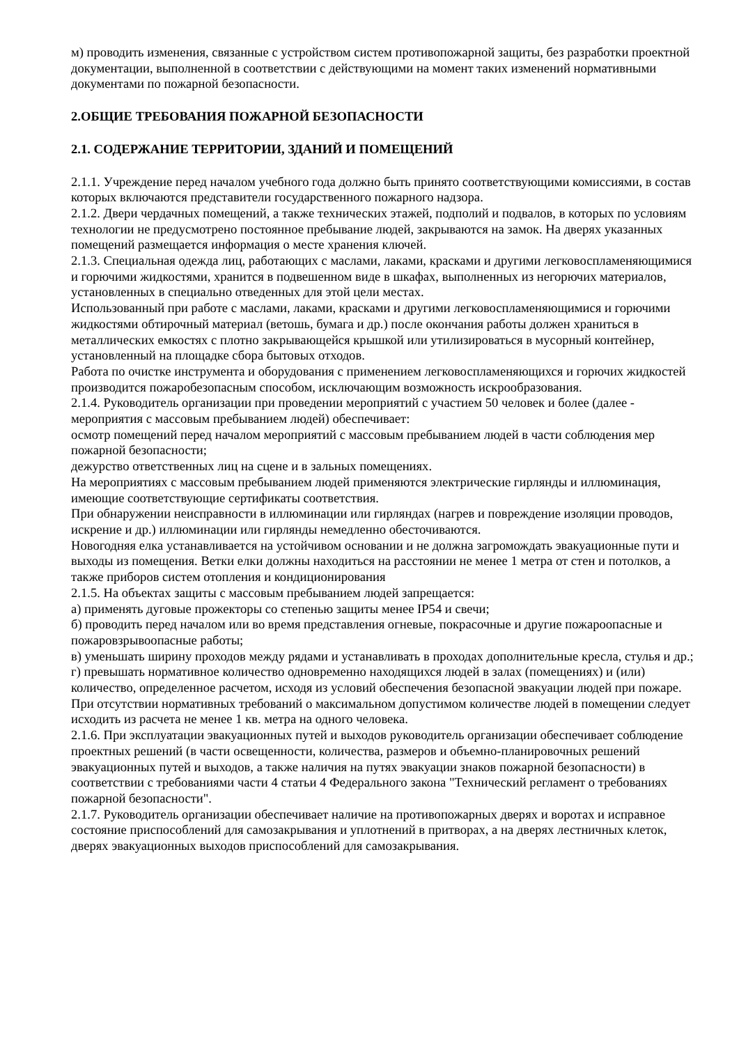м) проводить изменения, связанные с устройством систем противопожарной защиты, без разработки проектной документации, выполненной в соответствии с действующими на момент таких изменений нормативными документами по пожарной безопасности.
2.ОБЩИЕ ТРЕБОВАНИЯ ПОЖАРНОЙ БЕЗОПАСНОСТИ
2.1. СОДЕРЖАНИЕ ТЕРРИТОРИИ, ЗДАНИЙ И ПОМЕЩЕНИЙ
2.1.1. Учреждение перед началом учебного года должно быть принято соответствующими комиссиями, в состав которых включаются представители государственного пожарного надзора.
2.1.2. Двери чердачных помещений, а также технических этажей, подполий и подвалов, в которых по условиям технологии не предусмотрено постоянное пребывание людей, закрываются на замок. На дверях указанных помещений размещается информация о месте хранения ключей.
2.1.3. Специальная одежда лиц, работающих с маслами, лаками, красками и другими легковоспламеняющимися и горючими жидкостями, хранится в подвешенном виде в шкафах, выполненных из негорючих материалов, установленных в специально отведенных для этой цели местах.
Использованный при работе с маслами, лаками, красками и другими легковоспламеняющимися и горючими жидкостями обтирочный материал (ветошь, бумага и др.) после окончания работы должен храниться в металлических емкостях с плотно закрывающейся крышкой или утилизироваться в мусорный контейнер, установленный на площадке сбора бытовых отходов.
Работа по очистке инструмента и оборудования с применением легковоспламеняющихся и горючих жидкостей производится пожаробезопасным способом, исключающим возможность искрообразования.
2.1.4. Руководитель организации при проведении мероприятий с участием 50 человек и более (далее - мероприятия с массовым пребыванием людей) обеспечивает:
осмотр помещений перед началом мероприятий с массовым пребыванием людей в части соблюдения мер пожарной безопасности;
дежурство ответственных лиц на сцене и в зальных помещениях.
На мероприятиях с массовым пребыванием людей применяются электрические гирлянды и иллюминация, имеющие соответствующие сертификаты соответствия.
При обнаружении неисправности в иллюминации или гирляндах (нагрев и повреждение изоляции проводов, искрение и др.) иллюминации или гирлянды немедленно обесточиваются.
Новогодняя елка устанавливается на устойчивом основании и не должна загромождать эвакуационные пути и выходы из помещения. Ветки елки должны находиться на расстоянии не менее 1 метра от стен и потолков, а также приборов систем отопления и кондиционирования
2.1.5. На объектах защиты с массовым пребыванием людей запрещается:
а) применять дуговые прожекторы со степенью защиты менее IP54 и свечи;
б) проводить перед началом или во время представления огневые, покрасочные и другие пожароопасные и пожаровзрывоопасные работы;
в) уменьшать ширину проходов между рядами и устанавливать в проходах дополнительные кресла, стулья и др.;
г) превышать нормативное количество одновременно находящихся людей в залах (помещениях) и (или) количество, определенное расчетом, исходя из условий обеспечения безопасной эвакуации людей при пожаре. При отсутствии нормативных требований о максимальном допустимом количестве людей в помещении следует исходить из расчета не менее 1 кв. метра на одного человека.
2.1.6. При эксплуатации эвакуационных путей и выходов руководитель организации обеспечивает соблюдение проектных решений (в части освещенности, количества, размеров и объемно-планировочных решений эвакуационных путей и выходов, а также наличия на путях эвакуации знаков пожарной безопасности) в соответствии с требованиями части 4 статьи 4 Федерального закона "Технический регламент о требованиях пожарной безопасности".
2.1.7. Руководитель организации обеспечивает наличие на противопожарных дверях и воротах и исправное состояние приспособлений для самозакрывания и уплотнений в притворах, а на дверях лестничных клеток, дверях эвакуационных выходов приспособлений для самозакрывания.